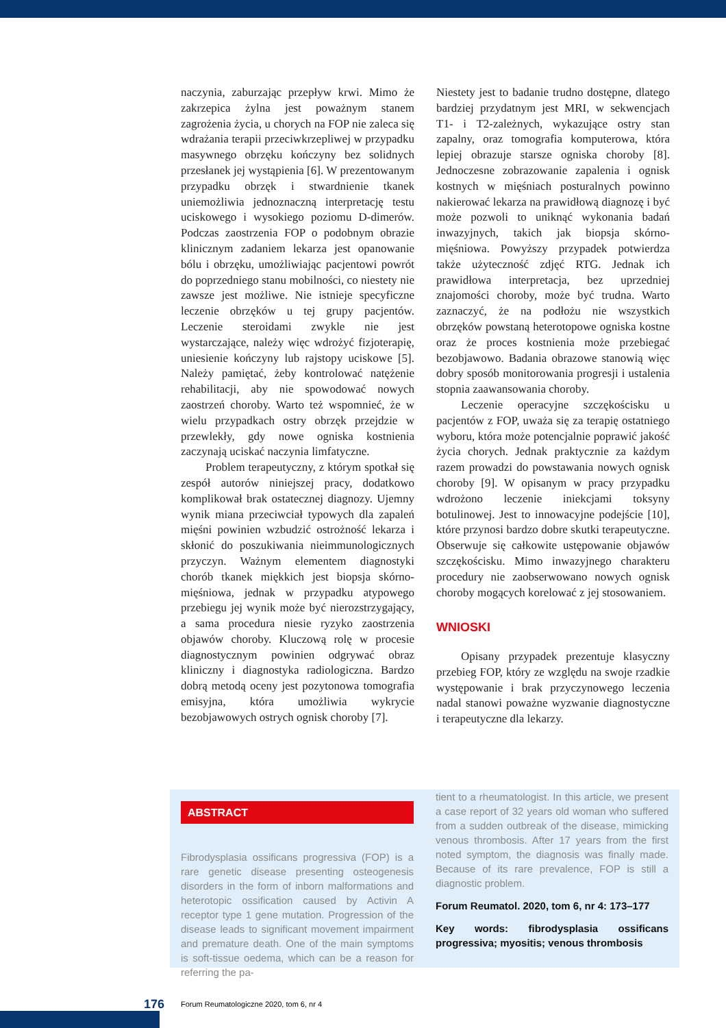naczynia, zaburzając przepływ krwi. Mimo że zakrzepica żylna jest poważnym stanem zagrożenia życia, u chorych na FOP nie zaleca się wdrażania terapii przeciwkrzepliwej w przypadku masywnego obrzęku kończyny bez solidnych przesłanek jej wystąpienia [6]. W prezentowanym przypadku obrzęk i stwardnienie tkanek uniemożliwia jednoznaczną interpretację testu uciskowego i wysokiego poziomu D-dimerów. Podczas zaostrzenia FOP o podobnym obrazie klinicznym zadaniem lekarza jest opanowanie bólu i obrzęku, umożliwiając pacjentowi powrót do poprzedniego stanu mobilności, co niestety nie zawsze jest możliwe. Nie istnieje specyficzne leczenie obrzęków u tej grupy pacjentów. Leczenie steroidami zwykle nie jest wystarczające, należy więc wdrożyć fizjoterapię, uniesienie kończyny lub rajstopy uciskowe [5]. Należy pamiętać, żeby kontrolować natężenie rehabilitacji, aby nie spowodować nowych zaostrzeń choroby. Warto też wspomnieć, że w wielu przypadkach ostry obrzęk przejdzie w przewlekły, gdy nowe ogniska kostnienia zaczynają uciskać naczynia limfatyczne.
Problem terapeutyczny, z którym spotkał się zespół autorów niniejszej pracy, dodatkowo komplikował brak ostatecznej diagnozy. Ujemny wynik miana przeciwciał typowych dla zapaleń mięśni powinien wzbudzić ostrożność lekarza i skłonić do poszukiwania nieimmunologicznych przyczyn. Ważnym elementem diagnostyki chorób tkanek miękkich jest biopsja skórno-mięśniowa, jednak w przypadku atypowego przebiegu jej wynik może być nierozstrzygający, a sama procedura niesie ryzyko zaostrzenia objawów choroby. Kluczową rolę w procesie diagnostycznym powinien odgrywać obraz kliniczny i diagnostyka radiologiczna. Bardzo dobrą metodą oceny jest pozytonowa tomografia emisyjna, która umożliwia wykrycie bezobjawowych ostrych ognisk choroby [7].
Niestety jest to badanie trudno dostępne, dlatego bardziej przydatnym jest MRI, w sekwencjach T1- i T2-zależnych, wykazujące ostry stan zapalny, oraz tomografia komputerowa, która lepiej obrazuje starsze ogniska choroby [8]. Jednoczesne zobrazowanie zapalenia i ognisk kostnych w mięśniach posturalnych powinno nakierować lekarza na prawidłową diagnozę i być może pozwoli to uniknąć wykonania badań inwazyjnych, takich jak biopsja skórno-mięśniowa. Powyższy przypadek potwierdza także użyteczność zdjęć RTG. Jednak ich prawidłowa interpretacja, bez uprzedniej znajomości choroby, może być trudna. Warto zaznaczyć, że na podłożu nie wszystkich obrzęków powstaną heterotopowe ogniska kostne oraz że proces kostnienia może przebiegać bezobjawowo. Badania obrazowe stanowią więc dobry sposób monitorowania progresji i ustalenia stopnia zaawansowania choroby.
Leczenie operacyjne szczękościsku u pacjentów z FOP, uważa się za terapię ostatniego wyboru, która może potencjalnie poprawić jakość życia chorych. Jednak praktycznie za każdym razem prowadzi do powstawania nowych ognisk choroby [9]. W opisanym w pracy przypadku wdrożono leczenie iniekcjami toksyny botulinowej. Jest to innowacyjne podejście [10], które przynosi bardzo dobre skutki terapeutyczne. Obserwuje się całkowite ustępowanie objawów szczękościsku. Mimo inwazyjnego charakteru procedury nie zaobserwowano nowych ognisk choroby mogących korelować z jej stosowaniem.
WNIOSKI
Opisany przypadek prezentuje klasyczny przebieg FOP, który ze względu na swoje rzadkie występowanie i brak przyczynowego leczenia nadal stanowi poważne wyzwanie diagnostyczne i terapeutyczne dla lekarzy.
ABSTRACT
Fibrodysplasia ossificans progressiva (FOP) is a rare genetic disease presenting osteogenesis disorders in the form of inborn malformations and heterotopic ossification caused by Activin A receptor type 1 gene mutation. Progression of the disease leads to significant movement impairment and premature death. One of the main symptoms is soft-tissue oedema, which can be a reason for referring the pa-
tient to a rheumatologist. In this article, we present a case report of 32 years old woman who suffered from a sudden outbreak of the disease, mimicking venous thrombosis. After 17 years from the first noted symptom, the diagnosis was finally made. Because of its rare prevalence, FOP is still a diagnostic problem.
Forum Reumatol. 2020, tom 6, nr 4: 173–177
Key words: fibrodysplasia ossificans progressiva; myositis; venous thrombosis
176 Forum Reumatologiczne 2020, tom 6, nr 4